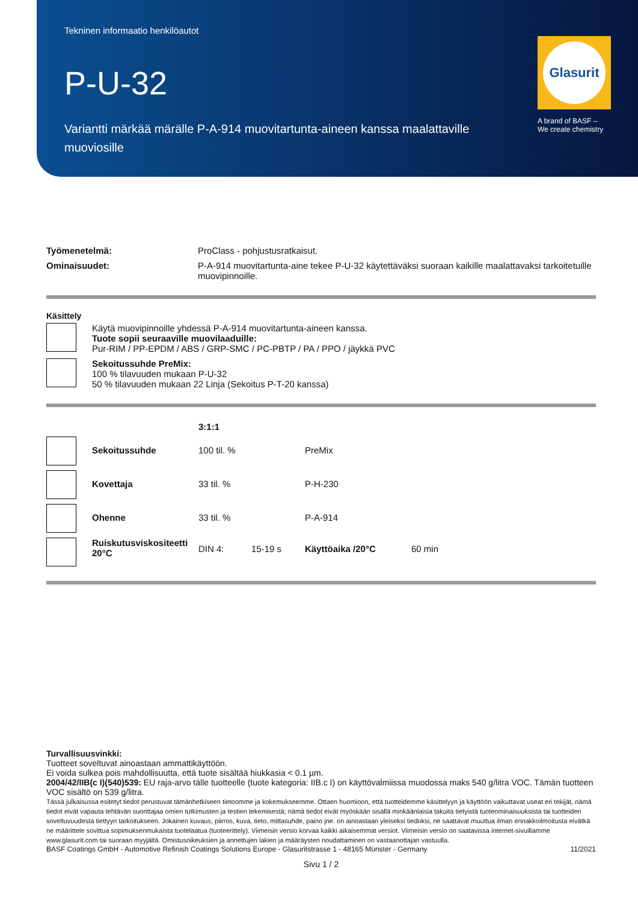Tekninen informaatio henkilöautot
P-U-32
Variantti märkää märälle P-A-914 muovitartunta-aineen kanssa maalattaville muoviosille
Glasurit
A brand of BASF –
We create chemistry
| Työmenetelmä: | ProClass - pohjustusratkaisut. |
| Ominaisuudet: | P-A-914 muovitartunta-aine tekee P-U-32 käytettäväksi suoraan kaikille maalattavaksi tarkoitetuille muovipinnoille. |
Käsittely
| | Käytä muovipinnoille yhdessä P-A-914 muovitartunta-aineen kanssa. Tuote sopii seuraaville muovilaaduille: Pur-RIM / PP-EPDM / ABS / GRP-SMC / PC-PBTP / PA / PPO / jäykkä PVC |
| | Sekoitussuhde PreMix: 100 % tilavuuden mukaan P-U-32 50 % tilavuuden mukaan 22 Linja (Sekoitus P-T-20 kanssa) |
| | | 3:1:1 | | | |
| | Sekoitussuhde | 100 til. % | | PreMix | |
| | Kovettaja | 33 til. % | | P-H-230 | |
| | Ohenne | 33 til. % | | P-A-914 | |
| | Ruiskutusviskositeetti 20°C | DIN 4: | 15-19 s | Käyttöaika /20°C | 60 min |
Turvallisuusvinkki:
Tuotteet soveltuvat ainoastaan ammattikäyttöön.
Ei voida sulkea pois mahdollisuutta, että tuote sisältää hiukkasia < 0.1 µm.
2004/42/IIB(c I)(540)539: EU raja-arvo tälle tuotteelle (tuote kategoria: IIB.c I) on käyttövalmiissa muodossa maks 540 g/litra VOC. Tämän tuotteen VOC sisältö on 539 g/litra.
Tässä julkaisussa esitetyt tiedot perustuvat tämänhetkiseen tietoomme ja kokemukseemme. Ottaen huomioon, että tuotteidemme käsittelyyn ja käyttöön vaikuttavat useat eri tekijät, nämä tiedot eivät vapauta tehtävän suorittajaa omien tutkimusten ja testien tekemisestä; nämä tiedot eivät myöskään sisällä minkäänlaisia takuita tietyistä tuoteominaisuuksista tai tuotteiden soveltuvuudesta tiettyyn tarkoitukseen. Jokainen kuvaus, piirros, kuva, tieto, mittasuhde, paino jne. on ainoastaan yleiseksi tiedoksi, ne saattavat muuttua ilman ennakkoilmoitusta eivätkä ne määrittele sovittua sopimuksenmukaista tuotelaatua (tuoteerittely). Viimeisin versio korvaa kaikki aikaisemmat versiot. Viimeisin versio on saatavissa internet-sivuillamme www.glasurit.com tai suoraan myyjältä. Omistusoikeuksien ja annettujen lakien ja määräysten noudattaminen on vastaanottajan vastuulla.
BASF Coatings GmbH - Automotive Refinish Coatings Solutions Europe - Glasuritstrasse 1 - 48165 Münster - Germany 11/2021
Sivu 1 / 2